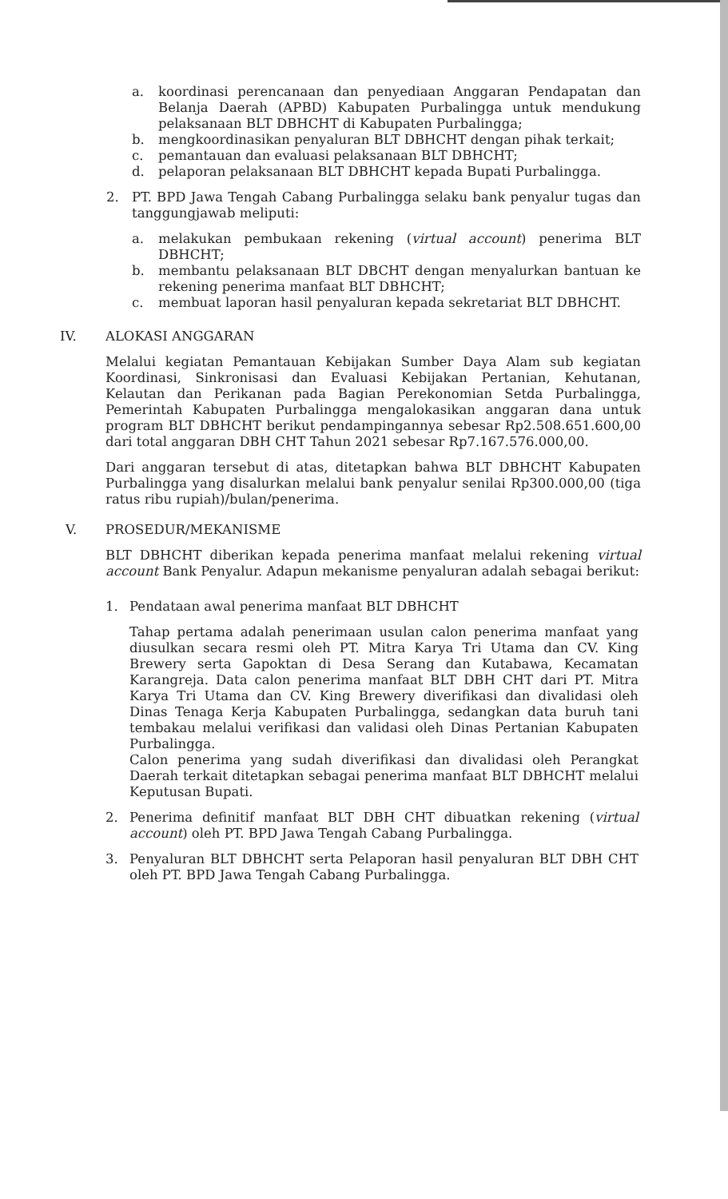a. koordinasi perencanaan dan penyediaan Anggaran Pendapatan dan Belanja Daerah (APBD) Kabupaten Purbalingga untuk mendukung pelaksanaan BLT DBHCHT di Kabupaten Purbalingga;
b. mengkoordinasikan penyaluran BLT DBHCHT dengan pihak terkait;
c. pemantauan dan evaluasi pelaksanaan BLT DBHCHT;
d. pelaporan pelaksanaan BLT DBHCHT kepada Bupati Purbalingga.
2. PT. BPD Jawa Tengah Cabang Purbalingga selaku bank penyalur tugas dan tanggungjawab meliputi:
a. melakukan pembukaan rekening (virtual account) penerima BLT DBHCHT;
b. membantu pelaksanaan BLT DBCHT dengan menyalurkan bantuan ke rekening penerima manfaat BLT DBHCHT;
c. membuat laporan hasil penyaluran kepada sekretariat BLT DBHCHT.
IV. ALOKASI ANGGARAN
Melalui kegiatan Pemantauan Kebijakan Sumber Daya Alam sub kegiatan Koordinasi, Sinkronisasi dan Evaluasi Kebijakan Pertanian, Kehutanan, Kelautan dan Perikanan pada Bagian Perekonomian Setda Purbalingga, Pemerintah Kabupaten Purbalingga mengalokasikan anggaran dana untuk program BLT DBHCHT berikut pendampingannya sebesar Rp2.508.651.600,00 dari total anggaran DBH CHT Tahun 2021 sebesar Rp7.167.576.000,00.
Dari anggaran tersebut di atas, ditetapkan bahwa BLT DBHCHT Kabupaten Purbalingga yang disalurkan melalui bank penyalur senilai Rp300.000,00 (tiga ratus ribu rupiah)/bulan/penerima.
V. PROSEDUR/MEKANISME
BLT DBHCHT diberikan kepada penerima manfaat melalui rekening virtual account Bank Penyalur. Adapun mekanisme penyaluran adalah sebagai berikut:
1. Pendataan awal penerima manfaat BLT DBHCHT
Tahap pertama adalah penerimaan usulan calon penerima manfaat yang diusulkan secara resmi oleh PT. Mitra Karya Tri Utama dan CV. King Brewery serta Gapoktan di Desa Serang dan Kutabawa, Kecamatan Karangreja. Data calon penerima manfaat BLT DBH CHT dari PT. Mitra Karya Tri Utama dan CV. King Brewery diverifikasi dan divalidasi oleh Dinas Tenaga Kerja Kabupaten Purbalingga, sedangkan data buruh tani tembakau melalui verifikasi dan validasi oleh Dinas Pertanian Kabupaten Purbalingga.
Calon penerima yang sudah diverifikasi dan divalidasi oleh Perangkat Daerah terkait ditetapkan sebagai penerima manfaat BLT DBHCHT melalui Keputusan Bupati.
2. Penerima definitif manfaat BLT DBH CHT dibuatkan rekening (virtual account) oleh PT. BPD Jawa Tengah Cabang Purbalingga.
3. Penyaluran BLT DBHCHT serta Pelaporan hasil penyaluran BLT DBH CHT oleh PT. BPD Jawa Tengah Cabang Purbalingga.